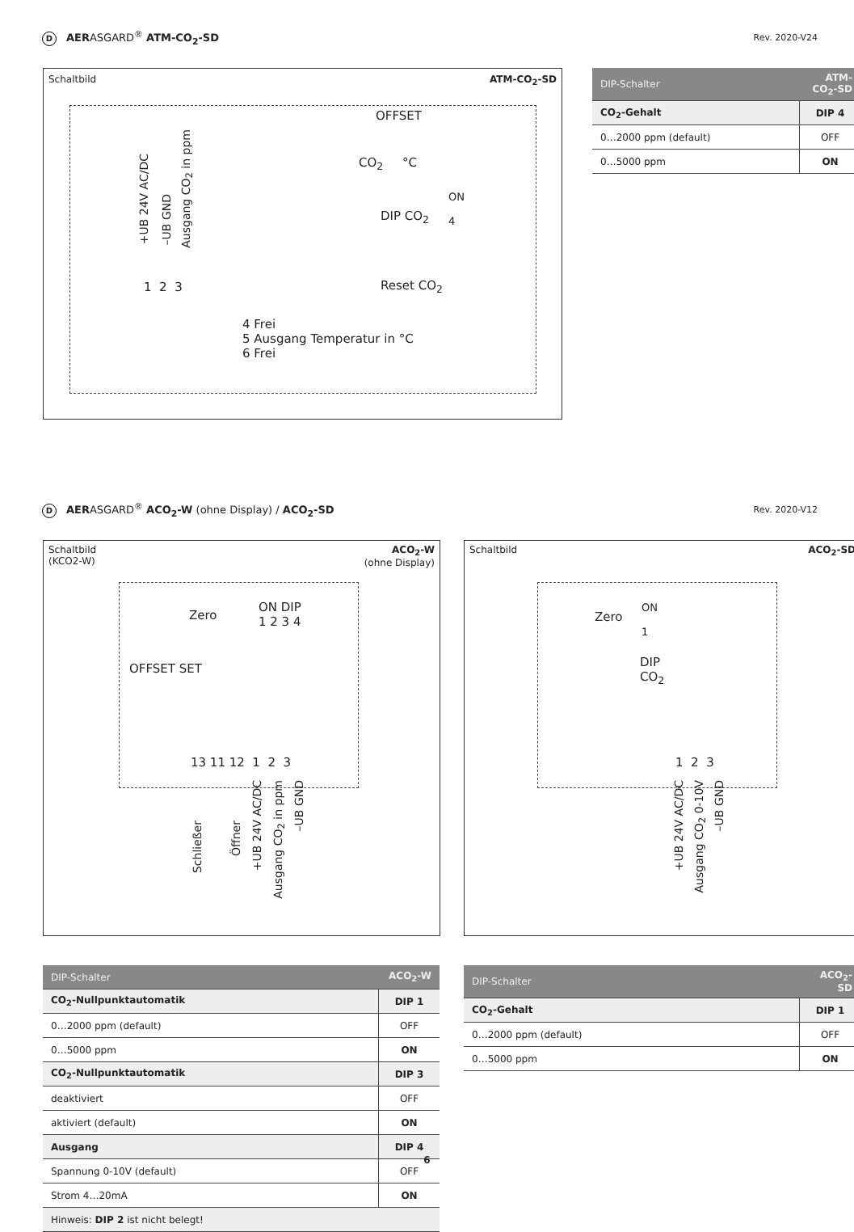D AERASGARD<sup>®</sup> ATM-CO<sub>2</sub>-SD
Rev. 2020-V24
Schaltbild ATM-CO<sub>2</sub>-SD
OFFSET
CO<sub>2</sub> °C
+UB 24V AC/DC
–UB GND
Ausgang CO<sub>2</sub> in ppm
1 2 3
DIP CO<sub>2</sub>
ON
4
Reset CO<sub>2</sub>
4 Frei
5 Ausgang Temperatur in °C
6 Frei
| DIP-Schalter | ATM-CO<sub>2</sub>-SD |
| --- | --- |
| CO<sub>2</sub>-Gehalt | DIP 4 |
| 0…2000 ppm (default) | OFF |
| 0…5000 ppm | ON |
D AERASGARD<sup>®</sup> ACO<sub>2</sub>-W (ohne Display) / ACO<sub>2</sub>-SD
Rev. 2020-V12
Schaltbild
(KCO2-W)
ACO<sub>2</sub>-W
(ohne Display)
Zero
ON DIP
1 2 3 4
OFFSET SET
13 11 12 1 2 3
Schließer
Öffner
+UB 24V AC/DC
Ausgang CO<sub>2</sub> in ppm
–UB GND
Schaltbild ACO<sub>2</sub>-SD
Zero
ON
1
DIP
CO<sub>2</sub>
1 2 3
+UB 24V AC/DC
Ausgang CO<sub>2</sub> 0-10V
–UB GND
| DIP-Schalter | ACO<sub>2</sub>-W |
| --- | --- |
| CO<sub>2</sub>-Nullpunktautomatik | DIP 1 |
| 0…2000 ppm (default) | OFF |
| 0…5000 ppm | ON |
| CO<sub>2</sub>-Nullpunktautomatik | DIP 3 |
| deaktiviert | OFF |
| aktiviert (default) | ON |
| Ausgang | DIP 4 |
| Spannung 0-10V (default) | OFF |
| Strom 4…20mA | ON |
| Hinweis: DIP 2 ist nicht belegt! | |
| DIP-Schalter | ACO<sub>2</sub>-SD |
| --- | --- |
| CO<sub>2</sub>-Gehalt | DIP 1 |
| 0…2000 ppm (default) | OFF |
| 0…5000 ppm | ON |
6